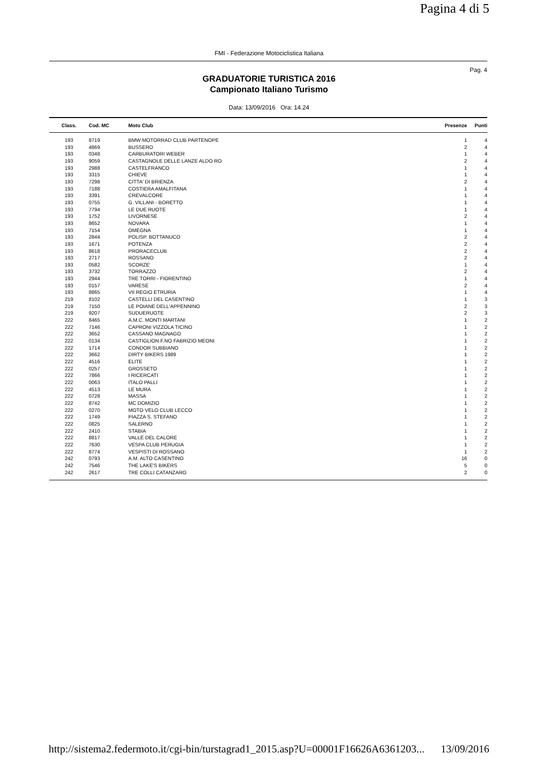Pagina 4 di 5
FMI - Federazione Motociclistica Italiana
Pag. 4
GRADUATORIE TURISTICA 2016
Campionato Italiano Turismo
Data: 13/09/2016 Ora: 14.24
| Class. | Cod. MC | Moto Club | Presenze | Punti |
| --- | --- | --- | --- | --- |
| 193 | 8719 | BMW MOTORRAD CLUB PARTENOPE | 1 | 4 |
| 193 | 4869 | BUSSERO | 2 | 4 |
| 193 | 0348 | CARBURATORI WEBER | 1 | 4 |
| 193 | 9059 | CASTAGNOLE DELLE LANZE ALDO RO | 2 | 4 |
| 193 | 2988 | CASTELFRANCO | 1 | 4 |
| 193 | 3315 | CHIEVE | 1 | 4 |
| 193 | 7298 | CITTA' DI BRIENZA | 2 | 4 |
| 193 | 7188 | COSTIERA AMALFITANA | 1 | 4 |
| 193 | 3391 | CREVALCORE | 1 | 4 |
| 193 | 0755 | G. VILLANI - BORETTO | 1 | 4 |
| 193 | 7794 | LE DUE RUOTE | 1 | 4 |
| 193 | 1752 | LIVORNESE | 2 | 4 |
| 193 | 8652 | NOVARA | 1 | 4 |
| 193 | 7154 | OMEGNA | 1 | 4 |
| 193 | 2844 | POLISP. BOTTANUCO | 2 | 4 |
| 193 | 1671 | POTENZA | 2 | 4 |
| 193 | 8618 | PRORACECLUB | 2 | 4 |
| 193 | 2717 | ROSSANO | 2 | 4 |
| 193 | 0582 | SCORZE' | 1 | 4 |
| 193 | 3732 | TORRAZZO | 2 | 4 |
| 193 | 2944 | TRE TORRI - FIORENTINO | 1 | 4 |
| 193 | 0157 | VARESE | 2 | 4 |
| 193 | 8865 | VII REGIO ETRURIA | 1 | 4 |
| 219 | 8102 | CASTELLI DEL CASENTINO | 1 | 3 |
| 219 | 7150 | LE POIANE DELL'APPENNINO | 2 | 3 |
| 219 | 9207 | SUDUERUOTE | 2 | 3 |
| 222 | 8465 | A.M.C. MONTI MARTANI | 1 | 2 |
| 222 | 7146 | CAPRONI VIZZOLA TICINO | 1 | 2 |
| 222 | 3652 | CASSANO MAGNAGO | 1 | 2 |
| 222 | 0134 | CASTIGLION F.NO FABRIZIO MEONI | 1 | 2 |
| 222 | 1714 | CONDOR SUBBIANO | 1 | 2 |
| 222 | 3662 | DIRTY BIKERS 1989 | 1 | 2 |
| 222 | 4516 | ELITE | 1 | 2 |
| 222 | 0257 | GROSSETO | 1 | 2 |
| 222 | 7866 | I RICERCATI | 1 | 2 |
| 222 | 0063 | ITALO PALLI | 1 | 2 |
| 222 | 4513 | LE MURA | 1 | 2 |
| 222 | 0728 | MASSA | 1 | 2 |
| 222 | 8742 | MC DOMIZIO | 1 | 2 |
| 222 | 0270 | MOTO VELO CLUB LECCO | 1 | 2 |
| 222 | 1749 | PIAZZA S. STEFANO | 1 | 2 |
| 222 | 0825 | SALERNO | 1 | 2 |
| 222 | 2410 | STABIA | 1 | 2 |
| 222 | 8817 | VALLE DEL CALORE | 1 | 2 |
| 222 | 7630 | VESPA CLUB PERUGIA | 1 | 2 |
| 222 | 8774 | VESPISTI DI ROSSANO | 1 | 2 |
| 242 | 0793 | A.M. ALTO CASENTINO | 16 | 0 |
| 242 | 7546 | THE LAKE'S BIKERS | 5 | 0 |
| 242 | 2617 | TRE COLLI CATANZARO | 2 | 0 |
http://sistema2.federmoto.it/cgi-bin/turstagrad1_2015.asp?U=00001F16626A6361203... 13/09/2016